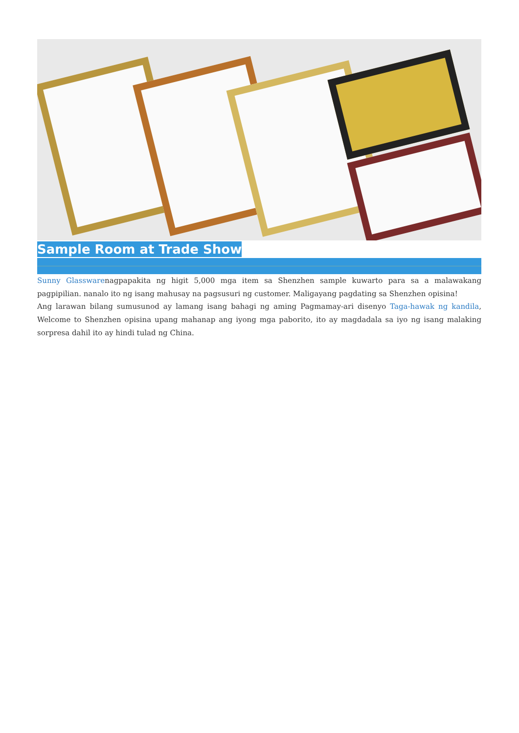Sample Room at Trade Show
Sunny Glasswarenagpapakita ng higit 5,000 mga item sa Shenzhen sample kuwarto para sa a malawakang pagpipilian. nanalo ito ng isang mahusay na pagsusuri ng customer. Maligayang pagdating sa Shenzhen opisina!
Ang larawan bilang sumusunod ay lamang isang bahagi ng aming Pagmamay-ari disenyo Taga-hawak ng kandila, Welcome to Shenzhen opisina upang mahanap ang iyong mga paborito, ito ay magdadala sa iyo ng isang malaking sorpresa dahil ito ay hindi tulad ng China.